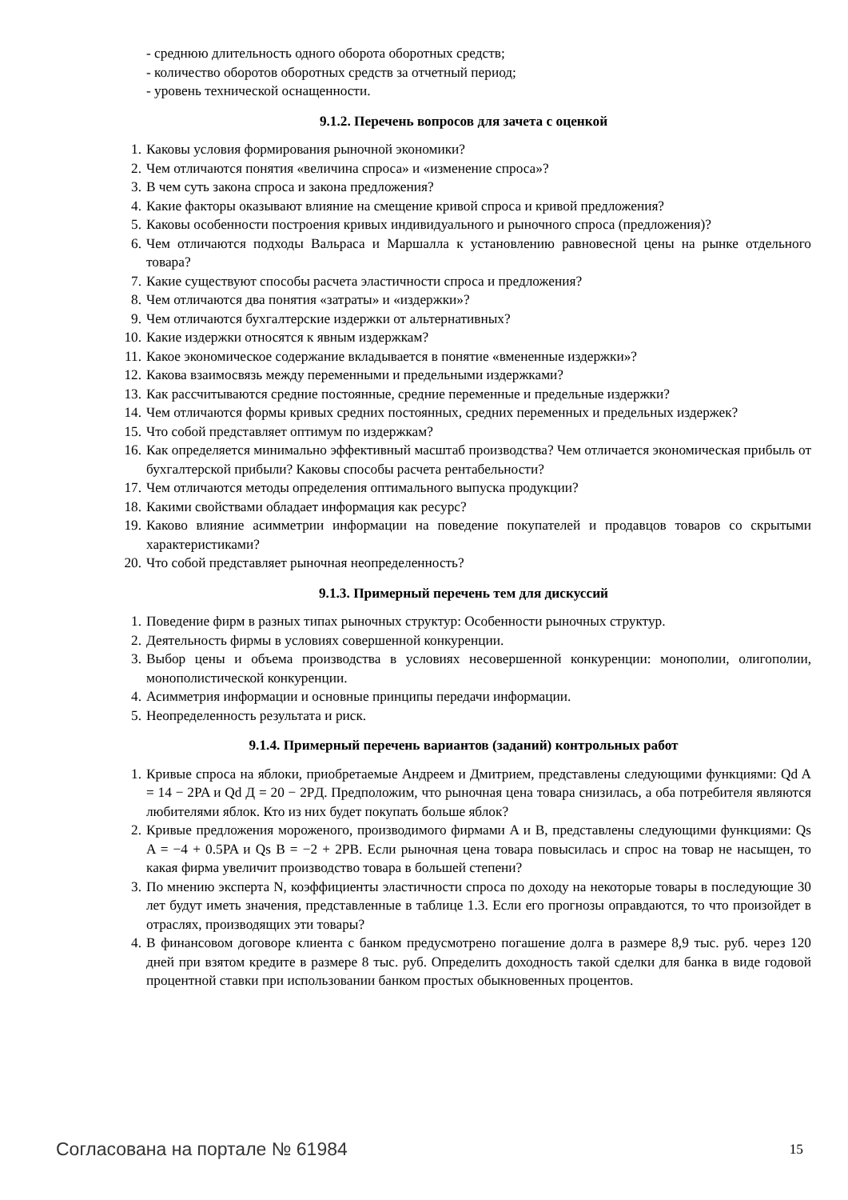- среднюю длительность одного оборота оборотных средств;
- количество оборотов оборотных средств за отчетный период;
- уровень технической оснащенности.
9.1.2. Перечень вопросов для зачета с оценкой
1. Каковы условия формирования рыночной экономики?
2. Чем отличаются понятия «величина спроса» и «изменение спроса»?
3. В чем суть закона спроса и закона предложения?
4. Какие факторы оказывают влияние на смещение кривой спроса и кривой предложения?
5. Каковы особенности построения кривых индивидуального и рыночного спроса (предложения)?
6. Чем отличаются подходы Вальраса и Маршалла к установлению равновесной цены на рынке отдельного товара?
7. Какие существуют способы расчета эластичности спроса и предложения?
8. Чем отличаются два понятия «затраты» и «издержки»?
9. Чем отличаются бухгалтерские издержки от альтернативных?
10. Какие издержки относятся к явным издержкам?
11. Какое экономическое содержание вкладывается в понятие «вмененные издержки»?
12. Какова взаимосвязь между переменными и предельными издержками?
13. Как рассчитываются средние постоянные, средние переменные и предельные издержки?
14. Чем отличаются формы кривых средних постоянных, средних переменных и предельных издержек?
15. Что собой представляет оптимум по издержкам?
16. Как определяется минимально эффективный масштаб производства? Чем отличается экономическая прибыль от бухгалтерской прибыли? Каковы способы расчета рентабельности?
17. Чем отличаются методы определения оптимального выпуска продукции?
18. Какими свойствами обладает информация как ресурс?
19. Каково влияние асимметрии информации на поведение покупателей и продавцов товаров со скрытыми характеристиками?
20. Что собой представляет рыночная неопределенность?
9.1.3. Примерный перечень тем для дискуссий
1. Поведение фирм в разных типах рыночных структур: Особенности рыночных структур.
2. Деятельность фирмы в условиях совершенной конкуренции.
3. Выбор цены и объема производства в условиях несовершенной конкуренции: монополии, олигополии, монополистической конкуренции.
4. Асимметрия информации и основные принципы передачи информации.
5. Неопределенность результата и риск.
9.1.4. Примерный перечень вариантов (заданий) контрольных работ
1. Кривые спроса на яблоки, приобретаемые Андреем и Дмитрием, представлены следующими функциями: Qd A = 14 − 2PA и Qd Д = 20 − 2PД. Предположим, что рыночная цена товара снизилась, а оба потребителя являются любителями яблок. Кто из них будет покупать больше яблок?
2. Кривые предложения мороженого, производимого фирмами A и B, представлены следующими функциями: Qs A = −4 + 0.5PA и Qs B = −2 + 2PB. Если рыночная цена товара повысилась и спрос на товар не насыщен, то какая фирма увеличит производство товара в большей степени?
3. По мнению эксперта N, коэффициенты эластичности спроса по доходу на некоторые товары в последующие 30 лет будут иметь значения, представленные в таблице 1.3. Если его прогнозы оправдаются, то что произойдет в отраслях, производящих эти товары?
4. В финансовом договоре клиента с банком предусмотрено погашение долга в размере 8,9 тыс. руб. через 120 дней при взятом кредите в размере 8 тыс. руб. Определить доходность такой сделки для банка в виде годовой процентной ставки при использовании банком простых обыкновенных процентов.
Согласована на портале № 61984 15